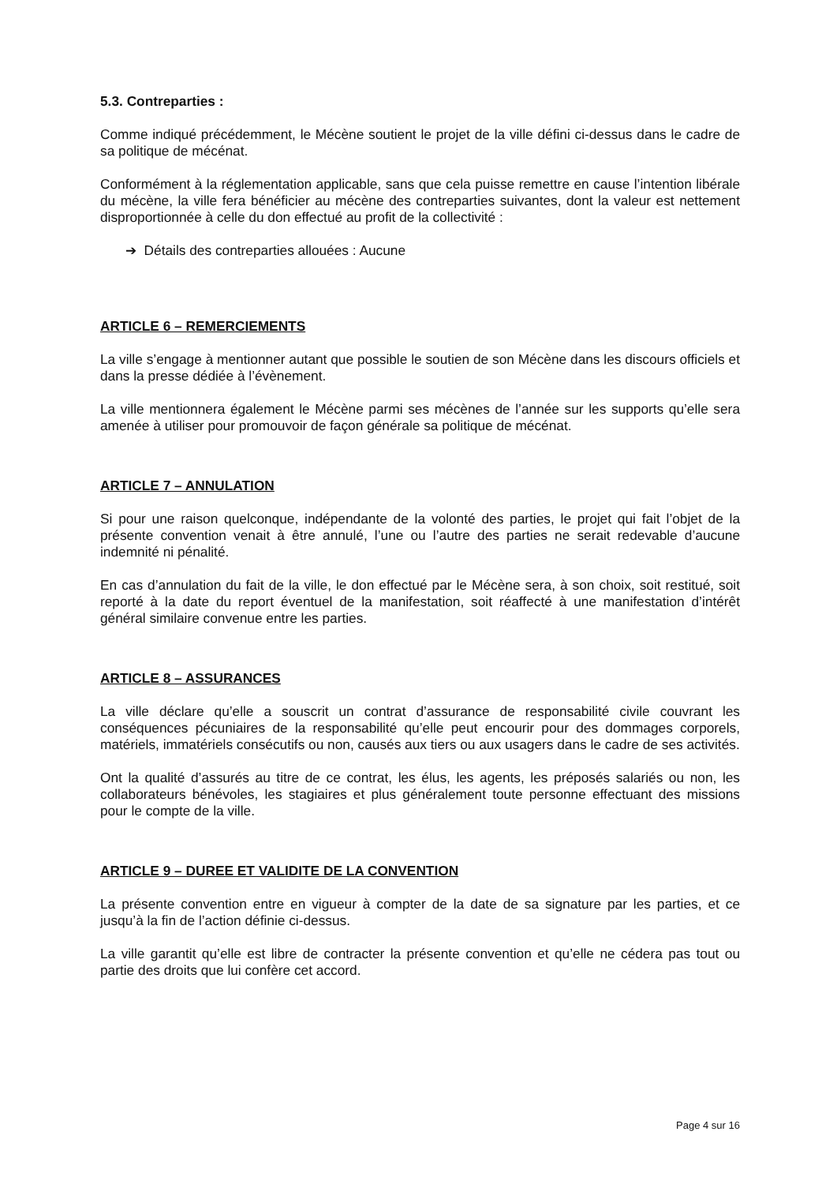5.3. Contreparties :
Comme indiqué précédemment, le Mécène soutient le projet de la ville défini ci-dessus dans le cadre de sa politique de mécénat.
Conformément à la réglementation applicable, sans que cela puisse remettre en cause l’intention libérale du mécène, la ville fera bénéficier au mécène des contreparties suivantes, dont la valeur est nettement disproportionnée à celle du don effectué au profit de la collectivité :
➔ Détails des contreparties allouées : Aucune
ARTICLE 6 – REMERCIEMENTS
La ville s’engage à mentionner autant que possible le soutien de son Mécène dans les discours officiels et dans la presse dédiée à l’évènement.
La ville mentionnera également le Mécène parmi ses mécènes de l’année sur les supports qu’elle sera amenée à utiliser pour promouvoir de façon générale sa politique de mécénat.
ARTICLE 7 – ANNULATION
Si pour une raison quelconque, indépendante de la volonté des parties, le projet qui fait l’objet de la présente convention venait à être annulé, l’une ou l’autre des parties ne serait redevable d’aucune indemnité ni pénalité.
En cas d’annulation du fait de la ville, le don effectué par le Mécène sera, à son choix, soit restitué, soit reporté à la date du report éventuel de la manifestation, soit réaffecté à une manifestation d’intérêt général similaire convenue entre les parties.
ARTICLE 8 – ASSURANCES
La ville déclare qu’elle a souscrit un contrat d’assurance de responsabilité civile couvrant les conséquences pécuniaires de la responsabilité qu’elle peut encourir pour des dommages corporels, matériels, immatériels consécutifs ou non, causés aux tiers ou aux usagers dans le cadre de ses activités.
Ont la qualité d’assurés au titre de ce contrat, les élus, les agents, les préposés salariés ou non, les collaborateurs bénévoles, les stagiaires et plus généralement toute personne effectuant des missions pour le compte de la ville.
ARTICLE 9 – DUREE ET VALIDITE DE LA CONVENTION
La présente convention entre en vigueur à compter de la date de sa signature par les parties, et ce jusqu’à la fin de l’action définie ci-dessus.
La ville garantit qu’elle est libre de contracter la présente convention et qu’elle ne cédera pas tout ou partie des droits que lui confère cet accord.
Page 4 sur 16